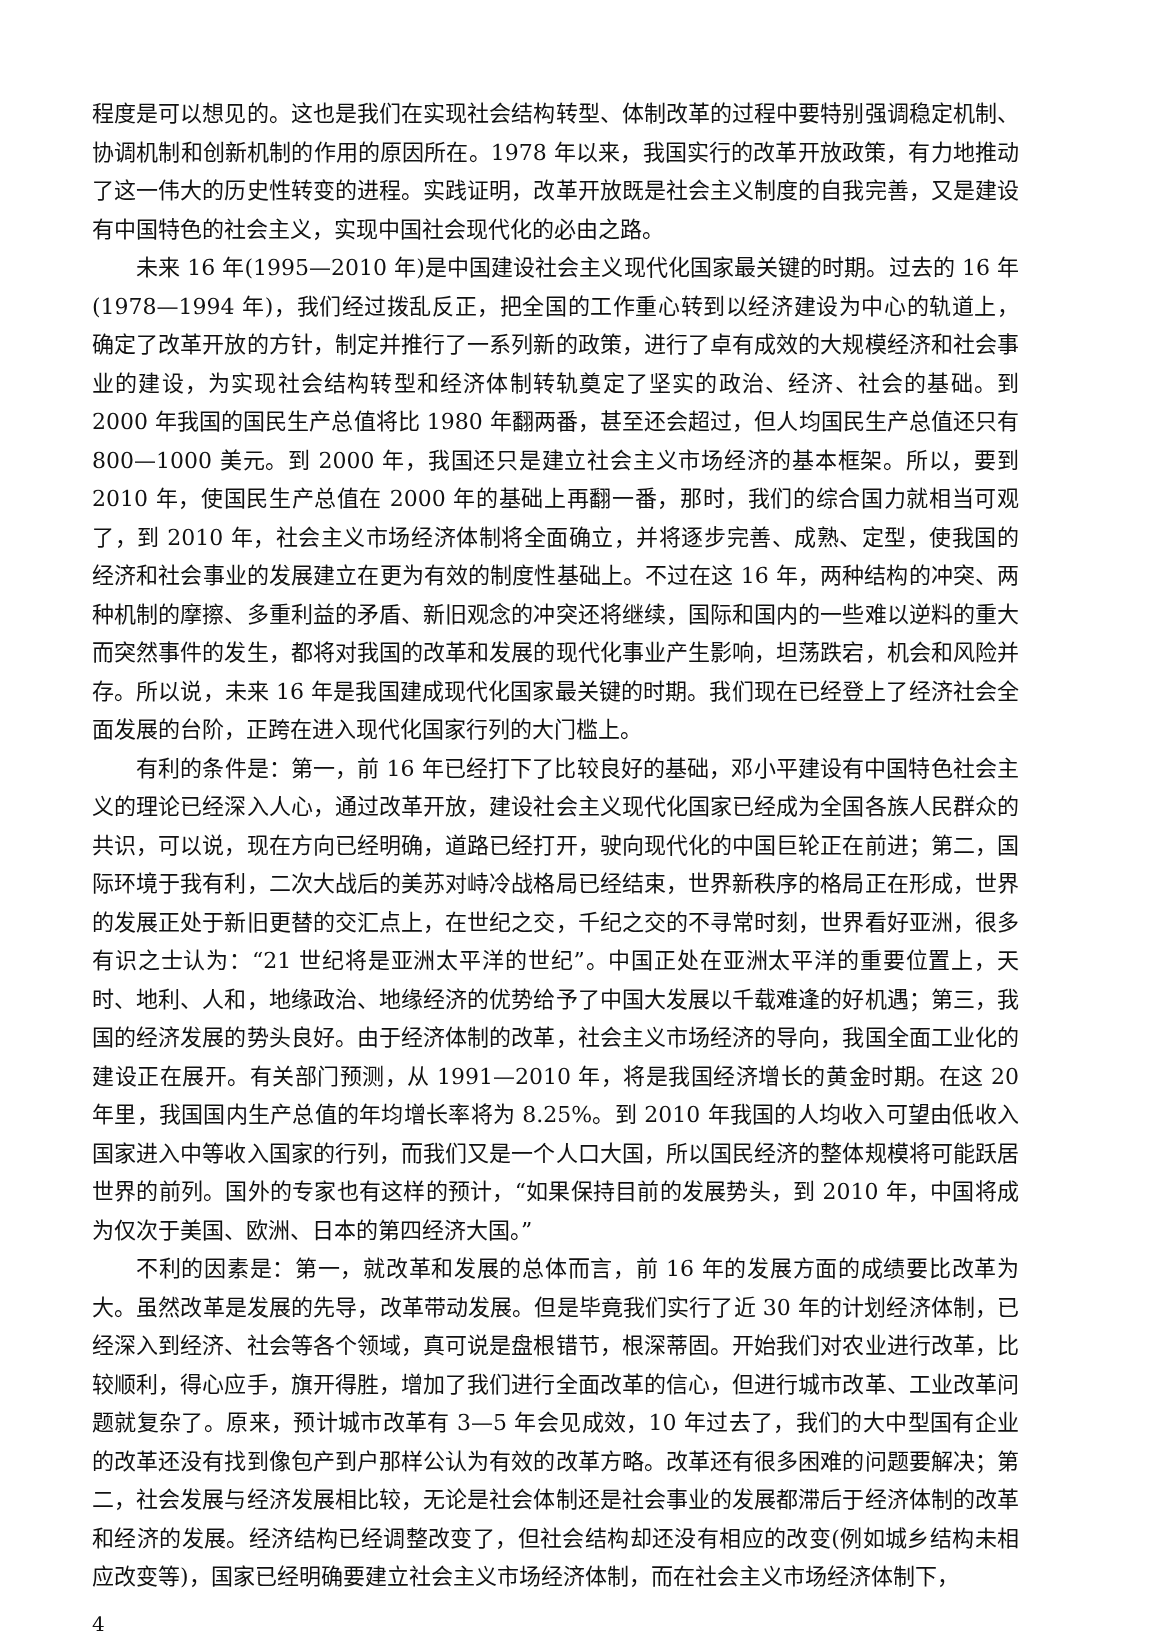程度是可以想见的。这也是我们在实现社会结构转型、体制改革的过程中要特别强调稳定机制、协调机制和创新机制的作用的原因所在。1978 年以来，我国实行的改革开放政策，有力地推动了这一伟大的历史性转变的进程。实践证明，改革开放既是社会主义制度的自我完善，又是建设有中国特色的社会主义，实现中国社会现代化的必由之路。
未来 16 年(1995—2010 年)是中国建设社会主义现代化国家最关键的时期。过去的 16 年(1978—1994 年)，我们经过拨乱反正，把全国的工作重心转到以经济建设为中心的轨道上，确定了改革开放的方针，制定并推行了一系列新的政策，进行了卓有成效的大规模经济和社会事业的建设，为实现社会结构转型和经济体制转轨奠定了坚实的政治、经济、社会的基础。到 2000 年我国的国民生产总值将比 1980 年翻两番，甚至还会超过，但人均国民生产总值还只有 800—1000 美元。到 2000 年，我国还只是建立社会主义市场经济的基本框架。所以，要到 2010 年，使国民生产总值在 2000 年的基础上再翻一番，那时，我们的综合国力就相当可观了，到 2010 年，社会主义市场经济体制将全面确立，并将逐步完善、成熟、定型，使我国的经济和社会事业的发展建立在更为有效的制度性基础上。不过在这 16 年，两种结构的冲突、两种机制的摩擦、多重利益的矛盾、新旧观念的冲突还将继续，国际和国内的一些难以逆料的重大而突然事件的发生，都将对我国的改革和发展的现代化事业产生影响，坦荡跌宕，机会和风险并存。所以说，未来 16 年是我国建成现代化国家最关键的时期。我们现在已经登上了经济社会全面发展的台阶，正跨在进入现代化国家行列的大门槛上。
有利的条件是：第一，前 16 年已经打下了比较良好的基础，邓小平建设有中国特色社会主义的理论已经深入人心，通过改革开放，建设社会主义现代化国家已经成为全国各族人民群众的共识，可以说，现在方向已经明确，道路已经打开，驶向现代化的中国巨轮正在前进；第二，国际环境于我有利，二次大战后的美苏对峙冷战格局已经结束，世界新秩序的格局正在形成，世界的发展正处于新旧更替的交汇点上，在世纪之交，千纪之交的不寻常时刻，世界看好亚洲，很多有识之士认为：“21 世纪将是亚洲太平洋的世纪”。中国正处在亚洲太平洋的重要位置上，天时、地利、人和，地缘政治、地缘经济的优势给予了中国大发展以千载难逢的好机遇；第三，我国的经济发展的势头良好。由于经济体制的改革，社会主义市场经济的导向，我国全面工业化的建设正在展开。有关部门预测，从 1991—2010 年，将是我国经济增长的黄金时期。在这 20 年里，我国国内生产总值的年均增长率将为 8.25%。到 2010 年我国的人均收入可望由低收入国家进入中等收入国家的行列，而我们又是一个人口大国，所以国民经济的整体规模将可能跃居世界的前列。国外的专家也有这样的预计，“如果保持目前的发展势头，到 2010 年，中国将成为仅次于美国、欧洲、日本的第四经济大国。”
不利的因素是：第一，就改革和发展的总体而言，前 16 年的发展方面的成绩要比改革为大。虽然改革是发展的先导，改革带动发展。但是毕竟我们实行了近 30 年的计划经济体制，已经深入到经济、社会等各个领域，真可说是盘根错节，根深蒂固。开始我们对农业进行改革，比较顺利，得心应手，旗开得胜，增加了我们进行全面改革的信心，但进行城市改革、工业改革问题就复杂了。原来，预计城市改革有 3—5 年会见成效，10 年过去了，我们的大中型国有企业的改革还没有找到像包产到户那样公认为有效的改革方略。改革还有很多困难的问题要解决；第二，社会发展与经济发展相比较，无论是社会体制还是社会事业的发展都滞后于经济体制的改革和经济的发展。经济结构已经调整改变了，但社会结构却还没有相应的改变(例如城乡结构未相应改变等)，国家已经明确要建立社会主义市场经济体制，而在社会主义市场经济体制下，
4